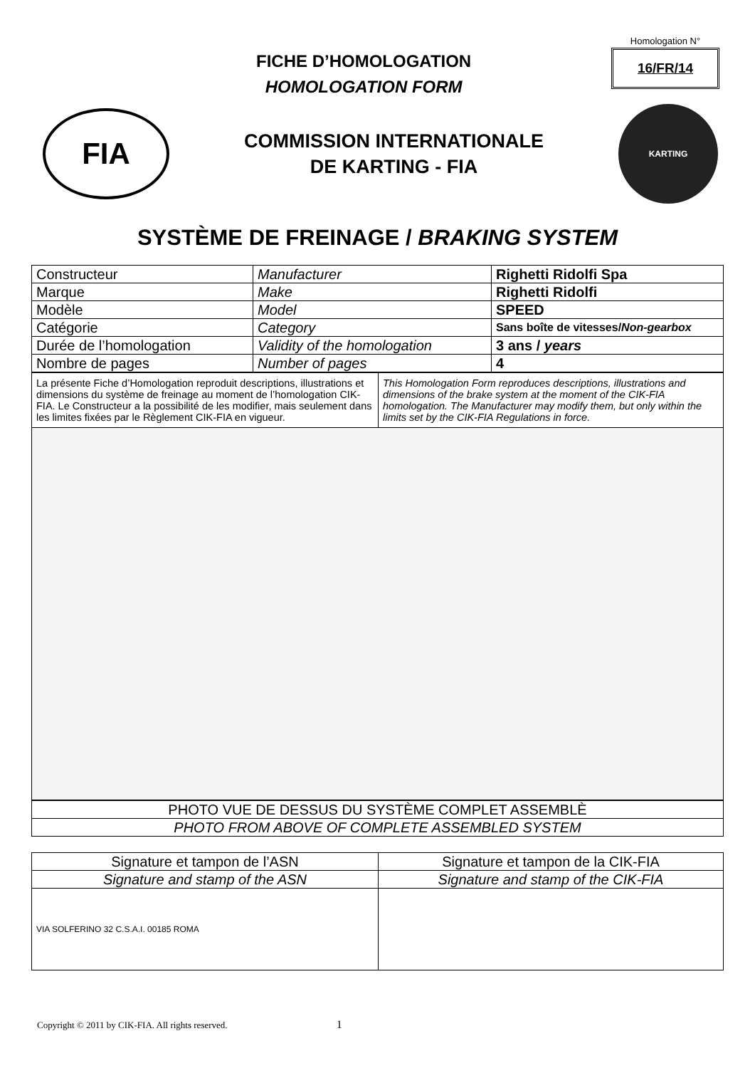FICHE D’HOMOLOGATION
HOMOLOGATION FORM
Homologation N°
16/FR/14
FIA
COMMISSION INTERNATIONALE
DE KARTING - FIA
KARTING
SYSTÈME DE FREINAGE / BRAKING SYSTEM
| Constructeur | Manufacturer | Righetti Ridolfi Spa |
| Marque | Make | Righetti Ridolfi |
| Modèle | Model | SPEED |
| Catégorie | Category | Sans boîte de vitesses/ Non-gearbox |
| Durée de l’homologation | Validity of the homologation | 3 ans / years |
| Nombre de pages | Number of pages | 4 |
| La présente Fiche d’Homologation reproduit descriptions, illustrations et dimensions du système de freinage au moment de l’homologation CIK-FIA. Le Constructeur a la possibilité de les modifier, mais seulement dans les limites fixées par le Règlement CIK-FIA en vigueur. | This Homologation Form reproduces descriptions, illustrations and dimensions of the brake system at the moment of the CIK-FIA homologation. The Manufacturer may modify them, but only within the limits set by the CIK-FIA Regulations in force. |
| PHOTO VUE DE DESSUS DU SYSTÈME COMPLET ASSEMBLÈ |
| PHOTO FROM ABOVE OF COMPLETE ASSEMBLED SYSTEM |
| Signature et tampon de l’ASN | Signature et tampon de la CIK-FIA |
| Signature and stamp of the ASN | Signature and stamp of the CIK-FIA |
| VIA SOLFERINO 32 C.S.A.I. 00185 ROMA | |
Copyright © 2011 by CIK-FIA. All rights reserved. 1